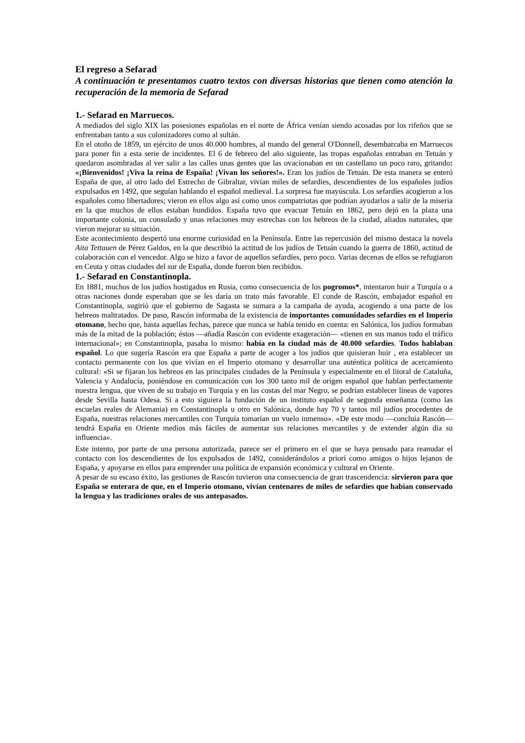El regreso a Sefarad
A continuación te presentamos cuatro textos con diversas historias que tienen como atención la recuperación de la memoria de Sefarad
1.- Sefarad en Marruecos.
A mediados del siglo XIX las posesiones españolas en el norte de África venían siendo acosadas por los rifeños que se enfrentaban tanto a sus colonizadores como al sultán.
En el otoño de 1859, un ejército de unos 40.000 hombres, al mando del general O'Donnell, desembarcaba en Marruecos para poner fin a esta serie de incidentes. El 6 de febrero del año siguiente, las tropas españolas entraban en Tetuán y quedaron asombradas al ver salir a las calles unas gentes que las ovacionaban en un castellano un poco raro, gritando: «¡Bienvenidos! ¡Viva la reina de España! ¡Vivan los señores!». Eran los judíos de Tetuán. De esta manera se enteró España de que, al otro lado del Estrecho de Gibraltar, vivían miles de sefardíes, descendientes de los españoles judíos expulsados en 1492, que seguían hablando el español medieval. La sorpresa fue mayúscula. Los sefardíes acogieron a los españoles como libertadores; vieron en ellos algo así como unos compatriotas que podrían ayudarlos a salir de la miseria en la que muchos de ellos estaban hundidos. España tuvo que evacuar Tetuán en 1862, pero dejó en la plaza una importante colonia, un consulado y unas relaciones muy estrechas con los hebreos de la ciudad, aliados naturales, que vieron mejorar su situación.
Este acontecimiento despertó una enorme curiosidad en la Península. Entre las repercusión del mismo destaca la novela Aita Tettauen de Pérez Galdos, en la que describió la actitud de los judíos de Tetuán cuando la guerra de 1860, actitud de colaboración con el vencedor. Algo se hizo a favor de aquellos sefardíes, pero poco. Varias decenas de ellos se refugiaron en Ceuta y otras ciudades del sur de España, donde fueron bien recibidos.
1.- Sefarad en Constantinopla.
En 1881, muchos de los judíos hostigados en Rusia, como consecuencia de los pogromos*, intentaron huir a Turquía o a otras naciones donde esperaban que se les daría un trato más favorable. El conde de Rascón, embajador español en Constantinopla, sugirió que el gobierno de Sagasta se sumara a la campaña de ayuda, acogiendo a una parte de los hebreos maltratados. De paso, Rascón informaba de la existencia de importantes comunidades sefardíes en el Imperio otomano, hecho que, hasta aquellas fechas, parece que nunca se había tenido en cuenta: en Salónica, los judíos formaban más de la mitad de la población; éstos —añadía Rascón con evidente exageración— «tienen en sus manos todo el tráfico internacional»; en Constantinopla, pasaba lo mismo: había en la ciudad más de 40.000 sefardíes. Todos hablaban español. Lo que sugería Rascón era que España a parte de acoger a los judíos que quisieran huir , era establecer un contacto permanente con los que vivían en el Imperio otomano y desarrollar una auténtica política de acercamiento cultural: «Si se fijaran los hebreos en las principales ciudades de la Península y especialmente en el litoral de Cataluña, Valencia y Andalucía, poniéndose en comunicación con los 300 tanto mil de origen español que hablan perfectamente nuestra lengua, que viven de su trabajo en Turquía y en las costas del mar Negro, se podrían establecer líneas de vapores desde Sevilla hasta Odesa. Si a esto siguiera la fundación de un instituto español de segunda enseñanza (como las escuelas reales de Alemania) en Constantinopla u otro en Salónica, donde hay 70 y tantos mil judíos procedentes de España, nuestras relaciones mercantiles con Turquía tomarían un vuelo inmenso». «De este modo —concluía Rascón— tendrá España en Oriente medios más fáciles de aumentar sus relaciones mercantiles y de extender algún día su influencia».
Este intento, por parte de una persona autorizada, parece ser el primero en el que se haya pensado para reanudar el contacto con los descendientes de los expulsados de 1492, considerándolos a priorí como amigos o hijos lejanos de España, y apoyarse en ellos para emprender una política de expansión económica y cultural en Oriente.
A pesar de su escaso éxito, las gestiones de Rascón tuvieron una consecuencia de gran trascendencia: sirvieron para que España se enterara de que, en el Imperio otomano, vivían centenares de miles de sefardíes que habían conservado la lengua y las tradiciones orales de sus antepasados.